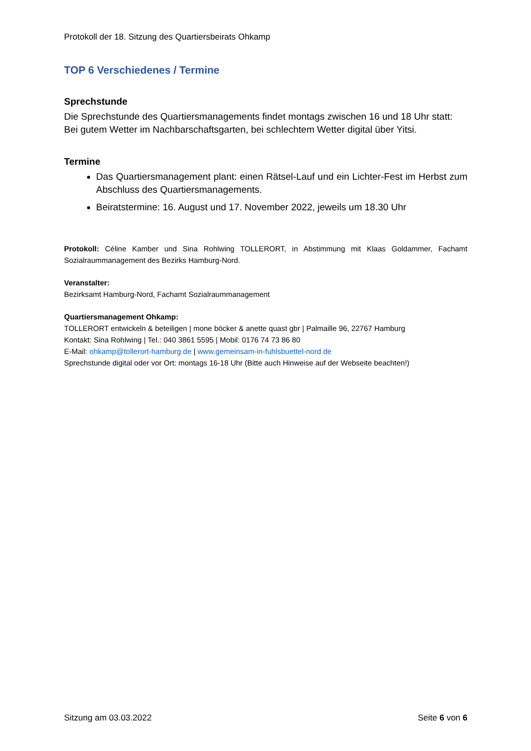Protokoll der 18. Sitzung des Quartiersbeirats Ohkamp
TOP 6 Verschiedenes / Termine
Sprechstunde
Die Sprechstunde des Quartiersmanagements findet montags zwischen 16 und 18 Uhr statt: Bei gutem Wetter im Nachbarschaftsgarten, bei schlechtem Wetter digital über Yitsi.
Termine
Das Quartiersmanagement plant: einen Rätsel-Lauf und ein Lichter-Fest im Herbst zum Abschluss des Quartiersmanagements.
Beiratstermine: 16. August und 17. November 2022, jeweils um 18.30 Uhr
Protokoll: Céline Kamber und Sina Rohlwing TOLLERORT, in Abstimmung mit Klaas Goldammer, Fachamt Sozialraummanagement des Bezirks Hamburg-Nord.
Veranstalter:
Bezirksamt Hamburg-Nord, Fachamt Sozialraummanagement
Quartiersmanagement Ohkamp:
TOLLERORT entwickeln & beteiligen | mone böcker & anette quast gbr | Palmaille 96, 22767 Hamburg
Kontakt: Sina Rohlwing | Tel.: 040 3861 5595 | Mobil: 0176 74 73 86 80
E-Mail: ohkamp@tollerort-hamburg.de | www.gemeinsam-in-fuhlsbuettel-nord.de
Sprechstunde digital oder vor Ort: montags 16-18 Uhr (Bitte auch Hinweise auf der Webseite beachten!)
Sitzung am 03.03.2022 Seite 6 von 6